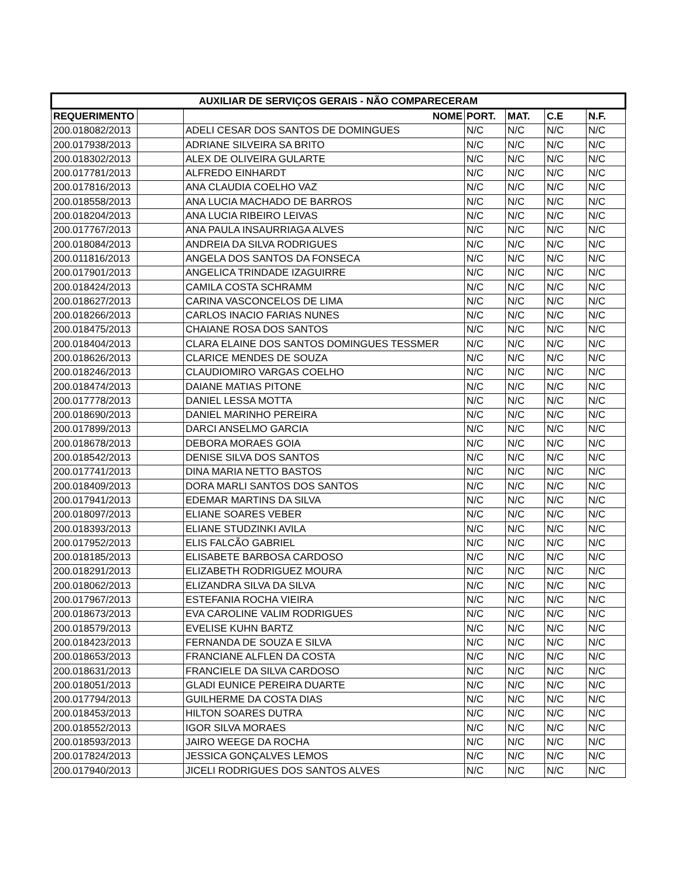| AUXILIAR DE SERVIÇOS GERAIS - NÃO COMPARECERAM | | | | | | |
| --- | --- | --- | --- | --- | --- | --- |
| REQUERIMENTO | | NOME | PORT. | MAT. | C.E | N.F. |
| 200.018082/2013 | | ADELI CESAR DOS SANTOS DE DOMINGUES | N/C | N/C | N/C | N/C |
| 200.017938/2013 | | ADRIANE SILVEIRA SA BRITO | N/C | N/C | N/C | N/C |
| 200.018302/2013 | | ALEX DE OLIVEIRA GULARTE | N/C | N/C | N/C | N/C |
| 200.017781/2013 | | ALFREDO EINHARDT | N/C | N/C | N/C | N/C |
| 200.017816/2013 | | ANA CLAUDIA COELHO VAZ | N/C | N/C | N/C | N/C |
| 200.018558/2013 | | ANA LUCIA MACHADO DE BARROS | N/C | N/C | N/C | N/C |
| 200.018204/2013 | | ANA LUCIA RIBEIRO LEIVAS | N/C | N/C | N/C | N/C |
| 200.017767/2013 | | ANA PAULA INSAURRIAGA ALVES | N/C | N/C | N/C | N/C |
| 200.018084/2013 | | ANDREIA DA SILVA RODRIGUES | N/C | N/C | N/C | N/C |
| 200.011816/2013 | | ANGELA DOS SANTOS DA FONSECA | N/C | N/C | N/C | N/C |
| 200.017901/2013 | | ANGELICA TRINDADE IZAGUIRRE | N/C | N/C | N/C | N/C |
| 200.018424/2013 | | CAMILA COSTA SCHRAMM | N/C | N/C | N/C | N/C |
| 200.018627/2013 | | CARINA VASCONCELOS DE LIMA | N/C | N/C | N/C | N/C |
| 200.018266/2013 | | CARLOS INACIO FARIAS NUNES | N/C | N/C | N/C | N/C |
| 200.018475/2013 | | CHAIANE ROSA DOS SANTOS | N/C | N/C | N/C | N/C |
| 200.018404/2013 | | CLARA ELAINE DOS SANTOS DOMINGUES TESSMER | N/C | N/C | N/C | N/C |
| 200.018626/2013 | | CLARICE MENDES DE SOUZA | N/C | N/C | N/C | N/C |
| 200.018246/2013 | | CLAUDIOMIRO VARGAS COELHO | N/C | N/C | N/C | N/C |
| 200.018474/2013 | | DAIANE MATIAS PITONE | N/C | N/C | N/C | N/C |
| 200.017778/2013 | | DANIEL LESSA MOTTA | N/C | N/C | N/C | N/C |
| 200.018690/2013 | | DANIEL MARINHO PEREIRA | N/C | N/C | N/C | N/C |
| 200.017899/2013 | | DARCI ANSELMO GARCIA | N/C | N/C | N/C | N/C |
| 200.018678/2013 | | DEBORA MORAES GOIA | N/C | N/C | N/C | N/C |
| 200.018542/2013 | | DENISE SILVA DOS SANTOS | N/C | N/C | N/C | N/C |
| 200.017741/2013 | | DINA MARIA NETTO BASTOS | N/C | N/C | N/C | N/C |
| 200.018409/2013 | | DORA MARLI SANTOS DOS SANTOS | N/C | N/C | N/C | N/C |
| 200.017941/2013 | | EDEMAR MARTINS DA SILVA | N/C | N/C | N/C | N/C |
| 200.018097/2013 | | ELIANE SOARES VEBER | N/C | N/C | N/C | N/C |
| 200.018393/2013 | | ELIANE STUDZINKI AVILA | N/C | N/C | N/C | N/C |
| 200.017952/2013 | | ELIS FALCÃO GABRIEL | N/C | N/C | N/C | N/C |
| 200.018185/2013 | | ELISABETE BARBOSA CARDOSO | N/C | N/C | N/C | N/C |
| 200.018291/2013 | | ELIZABETH RODRIGUEZ MOURA | N/C | N/C | N/C | N/C |
| 200.018062/2013 | | ELIZANDRA SILVA DA SILVA | N/C | N/C | N/C | N/C |
| 200.017967/2013 | | ESTEFANIA ROCHA VIEIRA | N/C | N/C | N/C | N/C |
| 200.018673/2013 | | EVA CAROLINE VALIM RODRIGUES | N/C | N/C | N/C | N/C |
| 200.018579/2013 | | EVELISE KUHN BARTZ | N/C | N/C | N/C | N/C |
| 200.018423/2013 | | FERNANDA DE SOUZA E SILVA | N/C | N/C | N/C | N/C |
| 200.018653/2013 | | FRANCIANE ALFLEN DA COSTA | N/C | N/C | N/C | N/C |
| 200.018631/2013 | | FRANCIELE DA SILVA CARDOSO | N/C | N/C | N/C | N/C |
| 200.018051/2013 | | GLADI EUNICE PEREIRA DUARTE | N/C | N/C | N/C | N/C |
| 200.017794/2013 | | GUILHERME DA COSTA DIAS | N/C | N/C | N/C | N/C |
| 200.018453/2013 | | HILTON SOARES DUTRA | N/C | N/C | N/C | N/C |
| 200.018552/2013 | | IGOR SILVA MORAES | N/C | N/C | N/C | N/C |
| 200.018593/2013 | | JAIRO WEEGE DA ROCHA | N/C | N/C | N/C | N/C |
| 200.017824/2013 | | JESSICA GONÇALVES LEMOS | N/C | N/C | N/C | N/C |
| 200.017940/2013 | | JICELI RODRIGUES DOS SANTOS ALVES | N/C | N/C | N/C | N/C |